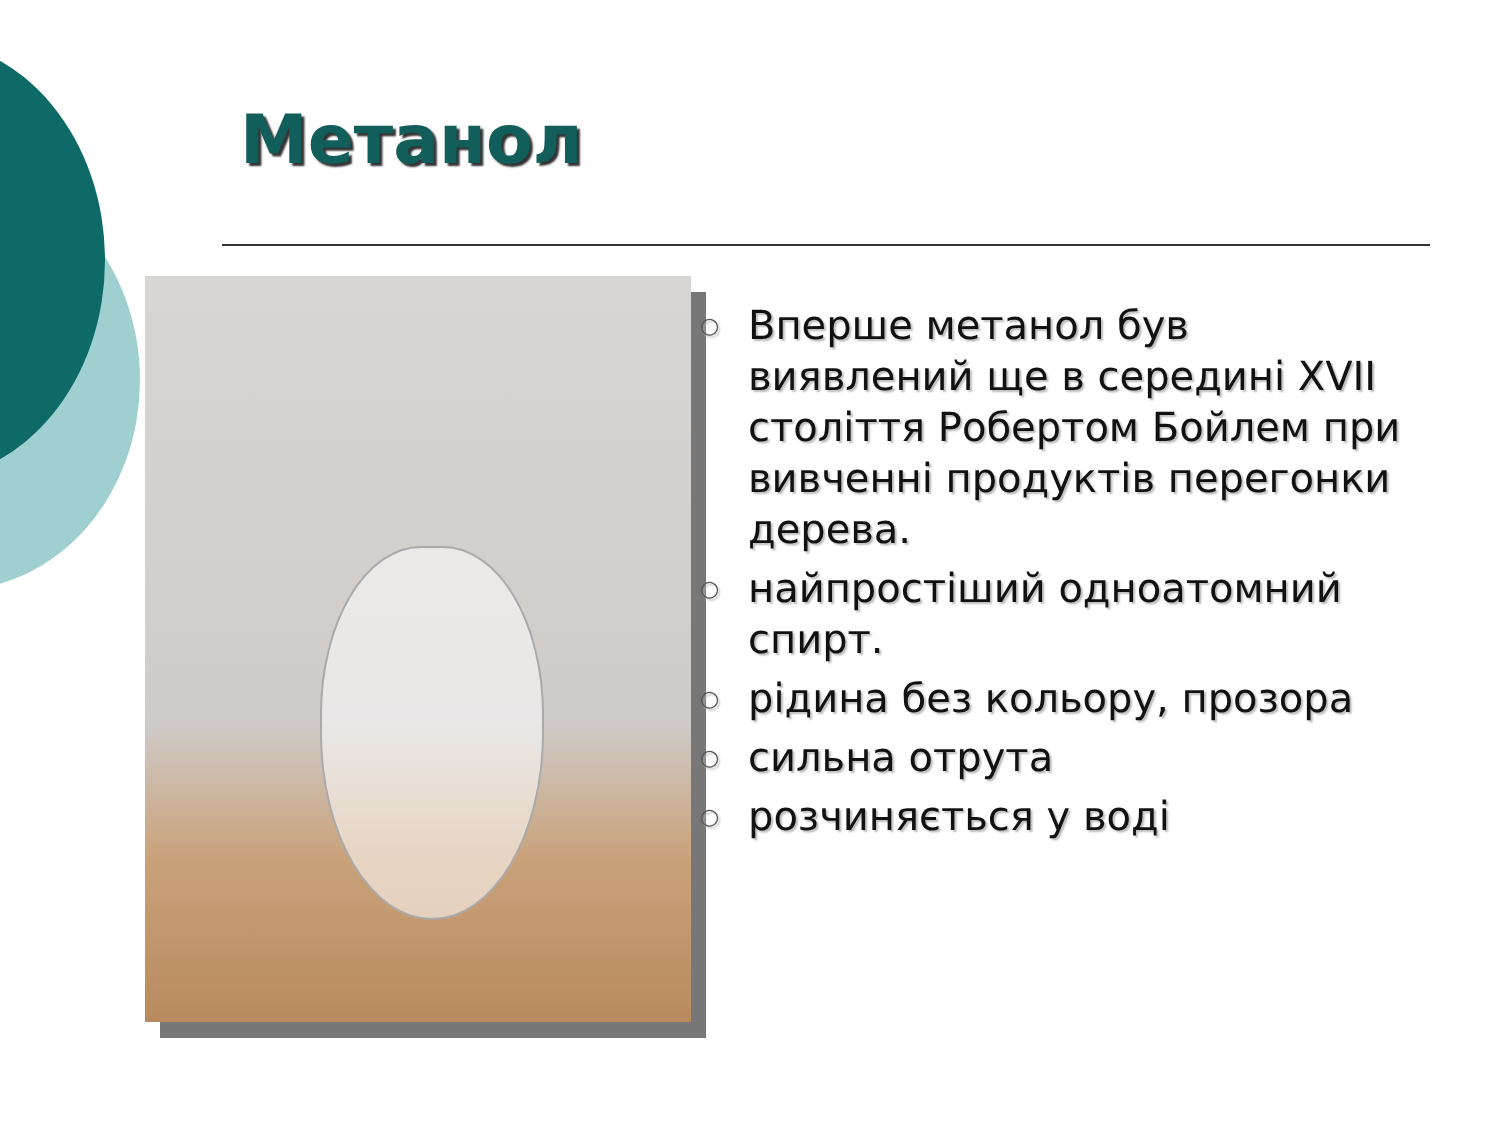Метанол
○ Вперше метанол був виявлений ще в середині XVII століття Робертом Бойлем при вивченні продуктів перегонки дерева.
○ найпростіший одноатомний спирт.
○ рідина без кольору, прозора
○ сильна отрута
○ розчиняється у воді